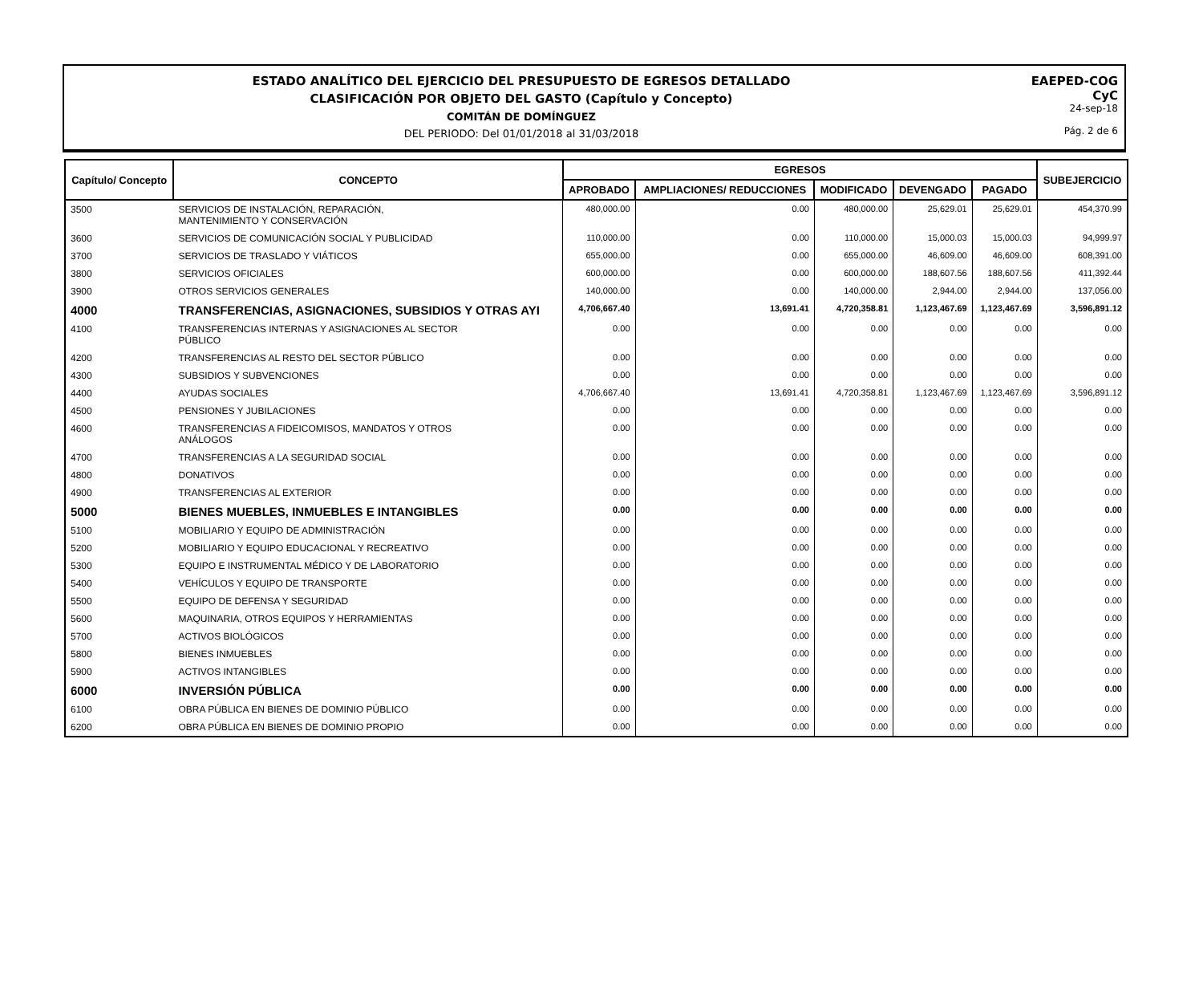ESTADO ANALÍTICO DEL EJERCICIO DEL PRESUPUESTO DE EGRESOS DETALLADO
CLASIFICACIÓN POR OBJETO DEL GASTO (Capítulo y Concepto)
COMITÁN DE DOMÍNGUEZ
DEL PERIODO: Del 01/01/2018 al 31/03/2018
EAEPED-COG
CyC
24-sep-18
Pág. 2 de 6
| Capítulo/ Concepto | CONCEPTO | EGRESOS | | | | | SUBEJERCICIO |
| --- | --- | --- | --- | --- | --- | --- | --- |
| | | APROBADO | AMPLIACIONES/ REDUCCIONES | MODIFICADO | DEVENGADO | PAGADO | |
| 3500 | SERVICIOS DE INSTALACIÓN, REPARACIÓN, MANTENIMIENTO Y CONSERVACIÓN | 480,000.00 | 0.00 | 480,000.00 | 25,629.01 | 25,629.01 | 454,370.99 |
| 3600 | SERVICIOS DE COMUNICACIÓN SOCIAL Y PUBLICIDAD | 110,000.00 | 0.00 | 110,000.00 | 15,000.03 | 15,000.03 | 94,999.97 |
| 3700 | SERVICIOS DE TRASLADO Y VIÁTICOS | 655,000.00 | 0.00 | 655,000.00 | 46,609.00 | 46,609.00 | 608,391.00 |
| 3800 | SERVICIOS OFICIALES | 600,000.00 | 0.00 | 600,000.00 | 188,607.56 | 188,607.56 | 411,392.44 |
| 3900 | OTROS SERVICIOS GENERALES | 140,000.00 | 0.00 | 140,000.00 | 2,944.00 | 2,944.00 | 137,056.00 |
| 4000 | TRANSFERENCIAS, ASIGNACIONES, SUBSIDIOS Y OTRAS AYI | 4,706,667.40 | 13,691.41 | 4,720,358.81 | 1,123,467.69 | 1,123,467.69 | 3,596,891.12 |
| 4100 | TRANSFERENCIAS INTERNAS Y ASIGNACIONES AL SECTOR PÚBLICO | 0.00 | 0.00 | 0.00 | 0.00 | 0.00 | 0.00 |
| 4200 | TRANSFERENCIAS AL RESTO DEL SECTOR PÚBLICO | 0.00 | 0.00 | 0.00 | 0.00 | 0.00 | 0.00 |
| 4300 | SUBSIDIOS Y SUBVENCIONES | 0.00 | 0.00 | 0.00 | 0.00 | 0.00 | 0.00 |
| 4400 | AYUDAS SOCIALES | 4,706,667.40 | 13,691.41 | 4,720,358.81 | 1,123,467.69 | 1,123,467.69 | 3,596,891.12 |
| 4500 | PENSIONES Y JUBILACIONES | 0.00 | 0.00 | 0.00 | 0.00 | 0.00 | 0.00 |
| 4600 | TRANSFERENCIAS A FIDEICOMISOS, MANDATOS Y OTROS ANÁLOGOS | 0.00 | 0.00 | 0.00 | 0.00 | 0.00 | 0.00 |
| 4700 | TRANSFERENCIAS A LA SEGURIDAD SOCIAL | 0.00 | 0.00 | 0.00 | 0.00 | 0.00 | 0.00 |
| 4800 | DONATIVOS | 0.00 | 0.00 | 0.00 | 0.00 | 0.00 | 0.00 |
| 4900 | TRANSFERENCIAS AL EXTERIOR | 0.00 | 0.00 | 0.00 | 0.00 | 0.00 | 0.00 |
| 5000 | BIENES MUEBLES, INMUEBLES E INTANGIBLES | 0.00 | 0.00 | 0.00 | 0.00 | 0.00 | 0.00 |
| 5100 | MOBILIARIO Y EQUIPO DE ADMINISTRACIÓN | 0.00 | 0.00 | 0.00 | 0.00 | 0.00 | 0.00 |
| 5200 | MOBILIARIO Y EQUIPO EDUCACIONAL Y RECREATIVO | 0.00 | 0.00 | 0.00 | 0.00 | 0.00 | 0.00 |
| 5300 | EQUIPO E INSTRUMENTAL MÉDICO Y DE LABORATORIO | 0.00 | 0.00 | 0.00 | 0.00 | 0.00 | 0.00 |
| 5400 | VEHÍCULOS Y EQUIPO DE TRANSPORTE | 0.00 | 0.00 | 0.00 | 0.00 | 0.00 | 0.00 |
| 5500 | EQUIPO DE DEFENSA Y SEGURIDAD | 0.00 | 0.00 | 0.00 | 0.00 | 0.00 | 0.00 |
| 5600 | MAQUINARIA, OTROS EQUIPOS Y HERRAMIENTAS | 0.00 | 0.00 | 0.00 | 0.00 | 0.00 | 0.00 |
| 5700 | ACTIVOS BIOLÓGICOS | 0.00 | 0.00 | 0.00 | 0.00 | 0.00 | 0.00 |
| 5800 | BIENES INMUEBLES | 0.00 | 0.00 | 0.00 | 0.00 | 0.00 | 0.00 |
| 5900 | ACTIVOS INTANGIBLES | 0.00 | 0.00 | 0.00 | 0.00 | 0.00 | 0.00 |
| 6000 | INVERSIÓN PÚBLICA | 0.00 | 0.00 | 0.00 | 0.00 | 0.00 | 0.00 |
| 6100 | OBRA PÚBLICA EN BIENES DE DOMINIO PÚBLICO | 0.00 | 0.00 | 0.00 | 0.00 | 0.00 | 0.00 |
| 6200 | OBRA PÚBLICA EN BIENES DE DOMINIO PROPIO | 0.00 | 0.00 | 0.00 | 0.00 | 0.00 | 0.00 |